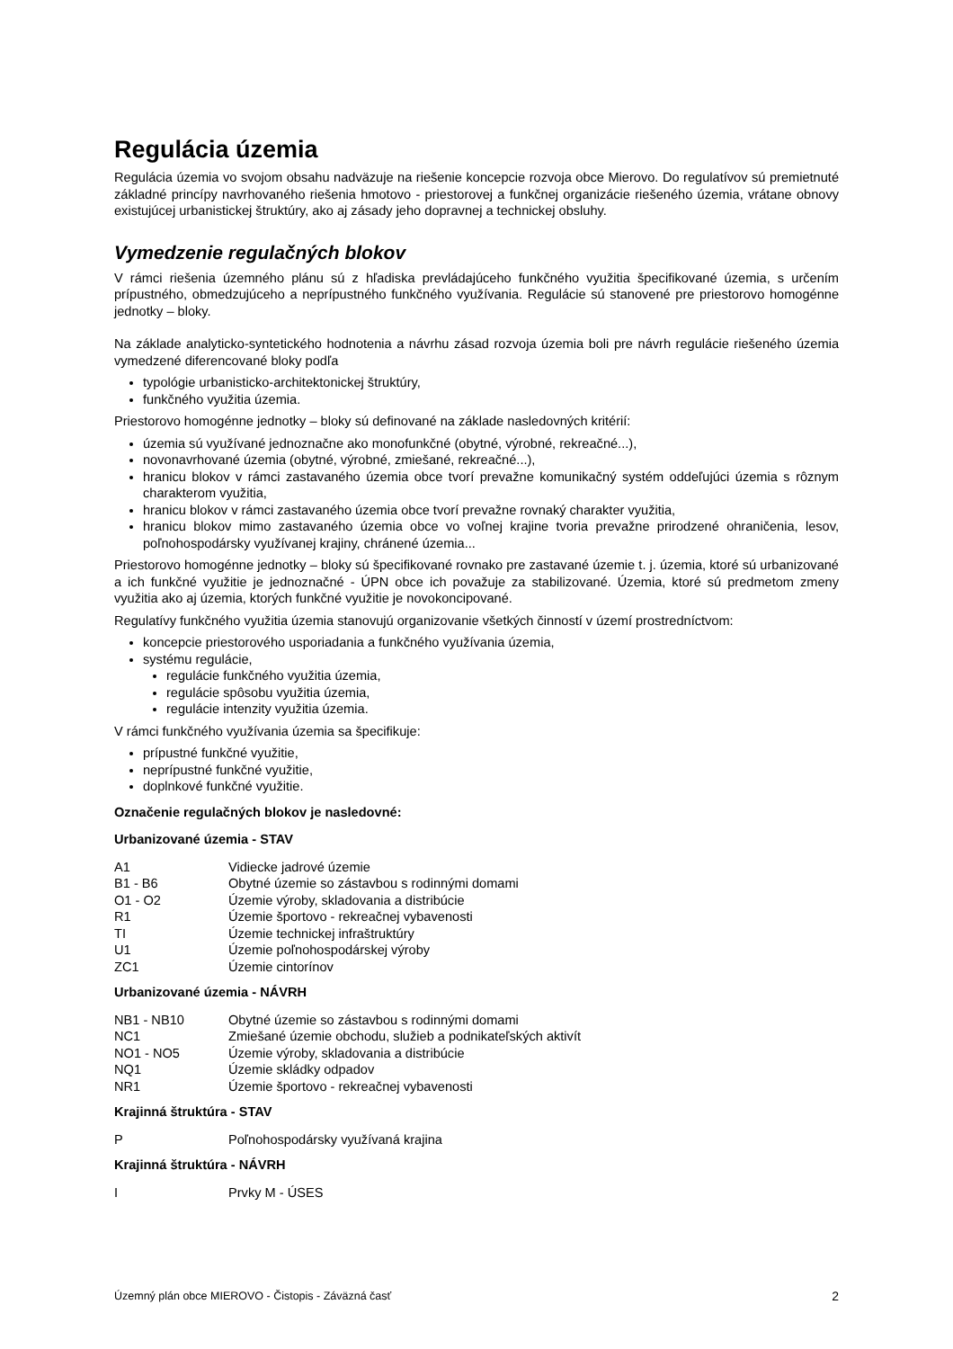Regulácia územia
Regulácia územia vo svojom obsahu nadväzuje na riešenie koncepcie rozvoja obce Mierovo. Do regulatívov sú premietnuté základné princípy navrhovaného riešenia hmotovo - priestorovej a funkčnej organizácie riešeného územia, vrátane obnovy existujúcej urbanistickej štruktúry, ako aj zásady jeho dopravnej a technickej obsluhy.
Vymedzenie regulačných blokov
V rámci riešenia územného plánu sú z hľadiska prevládajúceho funkčného využitia špecifikované územia, s určením prípustného, obmedzujúceho a neprípustného funkčného využívania. Regulácie sú stanovené pre priestorovo homogénne jednotky – bloky.
Na základe analyticko-syntetického hodnotenia a návrhu zásad rozvoja územia boli pre návrh regulácie riešeného územia vymedzené diferencované bloky podľa
typológie urbanisticko-architektonickej štruktúry,
funkčného využitia územia.
Priestorovo homogénne jednotky – bloky sú definované na základe nasledovných kritérií:
územia sú využívané jednoznačne ako monofunkčné (obytné, výrobné, rekreačné...),
novonavrhované územia (obytné, výrobné, zmiešané, rekreačné...),
hranicu blokov v rámci zastavaného územia obce tvorí prevažne komunikačný systém oddeľujúci územia s rôznym charakterom využitia,
hranicu blokov v rámci zastavaného územia obce tvorí prevažne rovnaký charakter využitia,
hranicu blokov mimo zastavaného územia obce vo voľnej krajine tvoria prevažne prirodzené ohraničenia, lesov, poľnohospodársky využívanej krajiny, chránené územia...
Priestorovo homogénne jednotky – bloky sú špecifikované rovnako pre zastavané územie t. j. územia, ktoré sú urbanizované a ich funkčné využitie je jednoznačné - ÚPN obce ich považuje za stabilizované. Územia, ktoré sú predmetom zmeny využitia ako aj územia, ktorých funkčné využitie je novokoncipované.
Regulatívy funkčného využitia územia stanovujú organizovanie všetkých činností v území prostredníctvom:
koncepcie priestorového usporiadania a funkčného využívania územia,
systému regulácie,
regulácie funkčného využitia územia,
regulácie spôsobu využitia územia,
regulácie intenzity využitia územia.
V rámci funkčného využívania územia sa špecifikuje:
prípustné funkčné využitie,
neprípustné funkčné využitie,
doplnkové funkčné využitie.
Označenie regulačných blokov je nasledovné:
Urbanizované územia - STAV
| A1 | Vidiecke jadrové územie |
| B1 - B6 | Obytné územie so zástavbou s rodinnými domami |
| O1 - O2 | Územie výroby, skladovania a distribúcie |
| R1 | Územie športovo - rekreačnej vybavenosti |
| TI | Územie technickej infraštruktúry |
| U1 | Územie poľnohospodárskej výroby |
| ZC1 | Územie cintorínov |
Urbanizované územia - NÁVRH
| NB1 - NB10 | Obytné územie so zástavbou s rodinnými domami |
| NC1 | Zmiešané územie obchodu, služieb a podnikateľských aktivít |
| NO1 - NO5 | Územie výroby, skladovania a distribúcie |
| NQ1 | Územie skládky odpadov |
| NR1 | Územie športovo - rekreačnej vybavenosti |
Krajinná štruktúra - STAV
| P | Poľnohospodársky využívaná krajina |
Krajinná štruktúra - NÁVRH
| I | Prvky M - ÚSES |
Územný plán obce MIEROVO - Čistopis - Záväzná časť 2